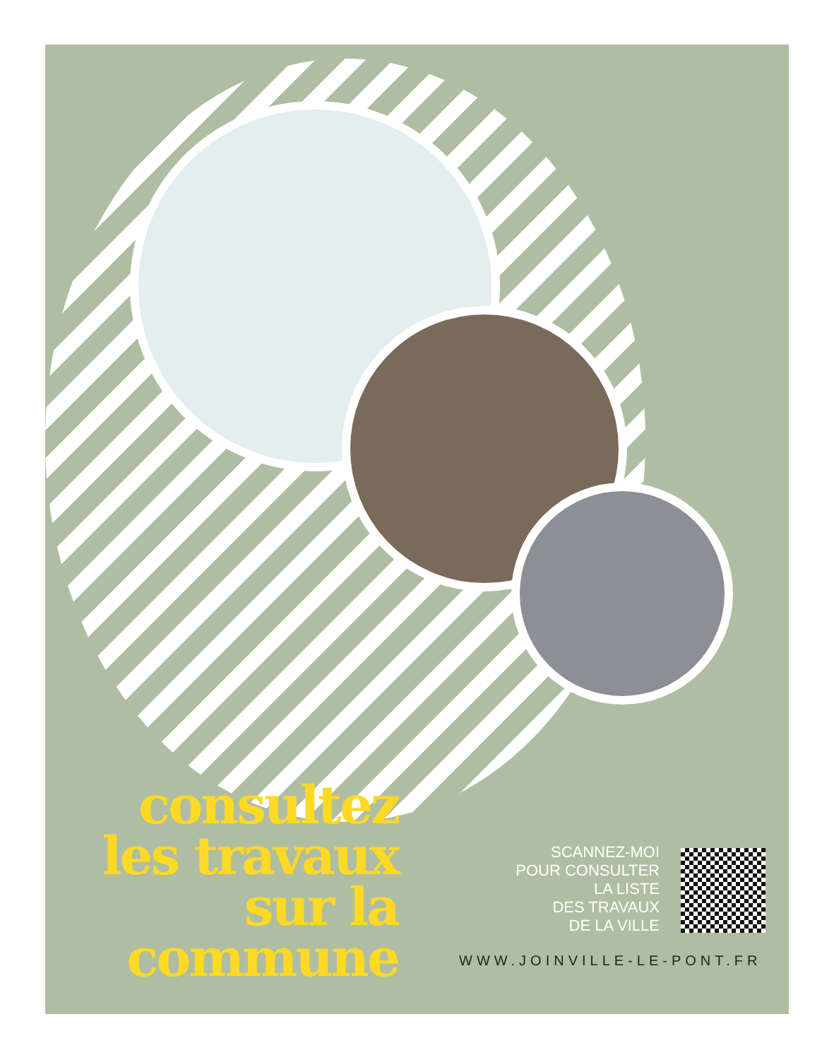consultez les travaux sur la commune
SCANNEZ-MOI
POUR CONSULTER
LA LISTE
DES TRAVAUX
DE LA VILLE
WWW.JOINVILLE-LE-PONT.FR